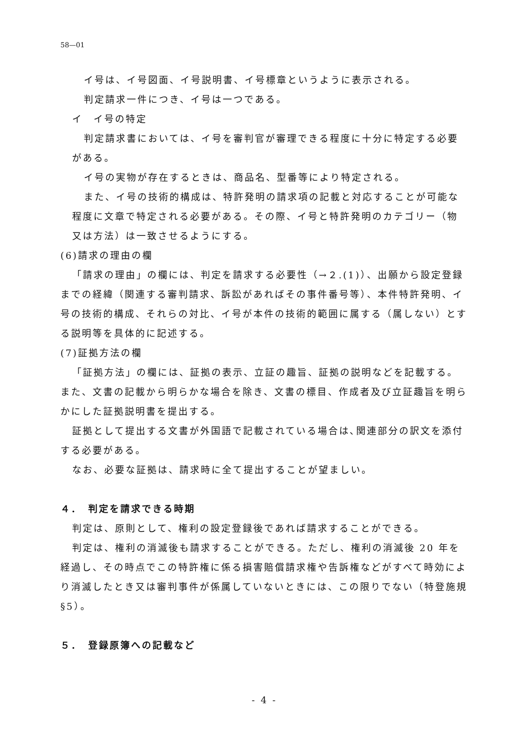58—01
イ号は、イ号図面、イ号説明書、イ号標章というように表示される。
判定請求一件につき、イ号は一つである。
イ　イ号の特定
判定請求書においては、イ号を審判官が審理できる程度に十分に特定する必要がある。
イ号の実物が存在するときは、商品名、型番等により特定される。
また、イ号の技術的構成は、特許発明の請求項の記載と対応することが可能な程度に文章で特定される必要がある。その際、イ号と特許発明のカテゴリー（物又は方法）は一致させるようにする。
(6)請求の理由の欄
「請求の理由」の欄には、判定を請求する必要性（→２.(1)）、出願から設定登録までの経緯（関連する審判請求、訴訟があればその事件番号等）、本件特許発明、イ号の技術的構成、それらの対比、イ号が本件の技術的範囲に属する（属しない）とする説明等を具体的に記述する。
(7)証拠方法の欄
「証拠方法」の欄には、証拠の表示、立証の趣旨、証拠の説明などを記載する。また、文書の記載から明らかな場合を除き、文書の標目、作成者及び立証趣旨を明らかにした証拠説明書を提出する。
証拠として提出する文書が外国語で記載されている場合は､関連部分の訳文を添付する必要がある。
なお、必要な証拠は、請求時に全て提出することが望ましい。
４．　判定を請求できる時期
判定は、原則として、権利の設定登録後であれば請求することができる。
判定は、権利の消滅後も請求することができる。ただし、権利の消滅後 20 年を経過し、その時点でこの特許権に係る損害賠償請求権や告訴権などがすべて時効により消滅したとき又は審判事件が係属していないときには、この限りでない（特登施規§5）。
５．　登録原簿への記載など
- 4 -